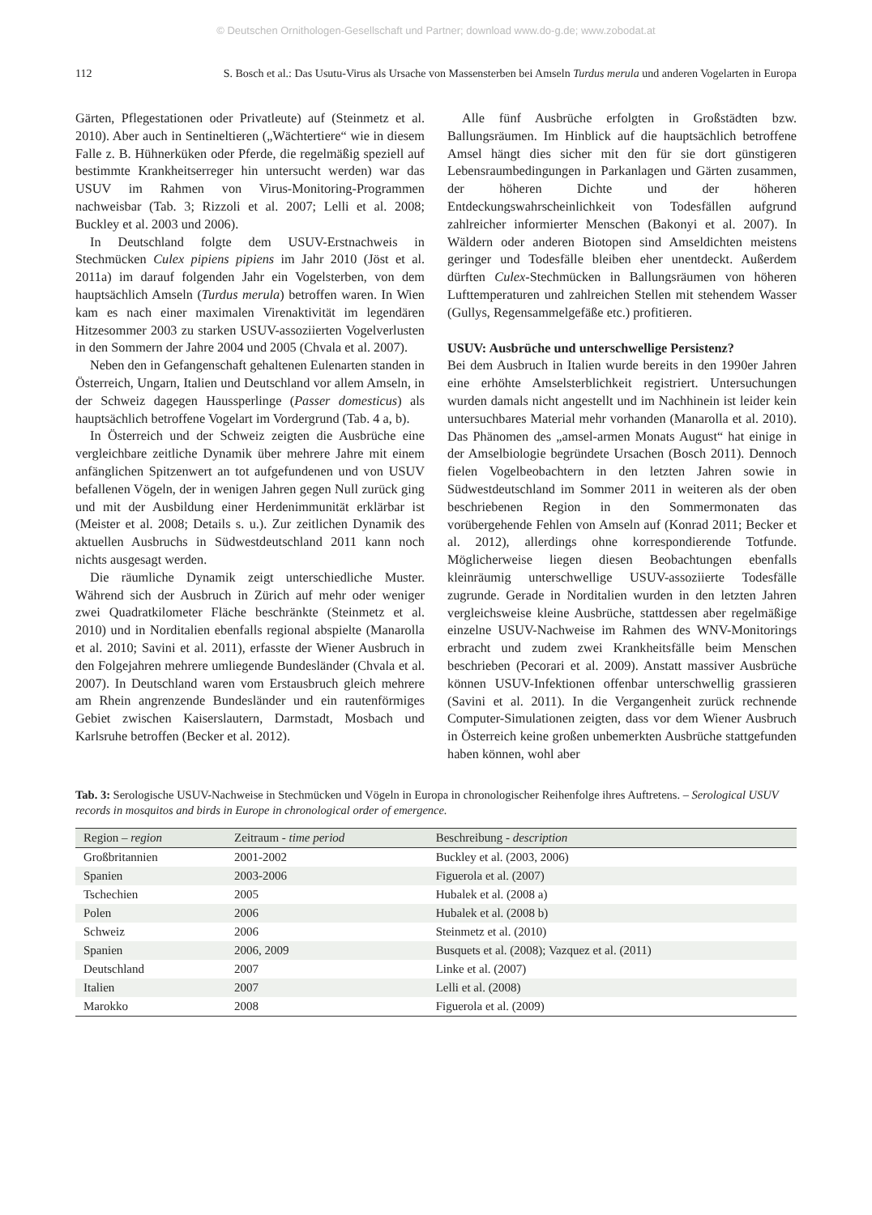© Deutschen Ornithologen-Gesellschaft und Partner; download www.do-g.de; www.zobodat.at
112 S. Bosch et al.: Das Usutu-Virus als Ursache von Massensterben bei Amseln Turdus merula und anderen Vogelarten in Europa
Gärten, Pflegestationen oder Privatleute) auf (Steinmetz et al. 2010). Aber auch in Sentineltieren („Wächtertiere“ wie in diesem Falle z. B. Hühnerküken oder Pferde, die regelmäßig speziell auf bestimmte Krankheitserreger hin untersucht werden) war das USUV im Rahmen von Virus-Monitoring-Programmen nachweisbar (Tab. 3; Rizzoli et al. 2007; Lelli et al. 2008; Buckley et al. 2003 und 2006).
In Deutschland folgte dem USUV-Erstnachweis in Stechmücken Culex pipiens pipiens im Jahr 2010 (Jöst et al. 2011a) im darauf folgenden Jahr ein Vogelsterben, von dem hauptsächlich Amseln (Turdus merula) betroffen waren. In Wien kam es nach einer maximalen Virenaktivität im legendären Hitzesommer 2003 zu starken USUV-assoziierten Vogelverlusten in den Sommern der Jahre 2004 und 2005 (Chvala et al. 2007).
Neben den in Gefangenschaft gehaltenen Eulenarten standen in Österreich, Ungarn, Italien und Deutschland vor allem Amseln, in der Schweiz dagegen Haussperlinge (Passer domesticus) als hauptsächlich betroffene Vogelart im Vordergrund (Tab. 4 a, b).
In Österreich und der Schweiz zeigten die Ausbrüche eine vergleichbare zeitliche Dynamik über mehrere Jahre mit einem anfänglichen Spitzenwert an tot aufgefundenen und von USUV befallenen Vögeln, der in wenigen Jahren gegen Null zurück ging und mit der Ausbildung einer Herdenimmunität erklärbar ist (Meister et al. 2008; Details s. u.). Zur zeitlichen Dynamik des aktuellen Ausbruchs in Südwestdeutschland 2011 kann noch nichts ausgesagt werden.
Die räumliche Dynamik zeigt unterschiedliche Muster. Während sich der Ausbruch in Zürich auf mehr oder weniger zwei Quadratkilometer Fläche beschränkte (Steinmetz et al. 2010) und in Norditalien ebenfalls regional abspielte (Manarolla et al. 2010; Savini et al. 2011), erfasste der Wiener Ausbruch in den Folgejahren mehrere umliegende Bundesländer (Chvala et al. 2007). In Deutschland waren vom Erstausbruch gleich mehrere am Rhein angrenzende Bundesländer und ein rautenförmiges Gebiet zwischen Kaiserslautern, Darmstadt, Mosbach und Karlsruhe betroffen (Becker et al. 2012).
Alle fünf Ausbrüche erfolgten in Großstädten bzw. Ballungsräumen. Im Hinblick auf die hauptsächlich betroffene Amsel hängt dies sicher mit den für sie dort günstigeren Lebensraumbedingungen in Parkanlagen und Gärten zusammen, der höheren Dichte und der höheren Entdeckungswahrscheinlichkeit von Todesfällen aufgrund zahlreicher informierter Menschen (Bakonyi et al. 2007). In Wäldern oder anderen Biotopen sind Amseldichten meistens geringer und Todesfälle bleiben eher unentdeckt. Außerdem dürften Culex-Stechmücken in Ballungsräumen von höheren Lufttemperaturen und zahlreichen Stellen mit stehendem Wasser (Gullys, Regensammelgefäße etc.) profitieren.
USUV: Ausbrüche und unterschwellige Persistenz?
Bei dem Ausbruch in Italien wurde bereits in den 1990er Jahren eine erhöhte Amselsterblichkeit registriert. Untersuchungen wurden damals nicht angestellt und im Nachhinein ist leider kein untersuchbares Material mehr vorhanden (Manarolla et al. 2010). Das Phänomen des „amsel-armen Monats August“ hat einige in der Amselbiologie begründete Ursachen (Bosch 2011). Dennoch fielen Vogelbeobachtern in den letzten Jahren sowie in Südwestdeutschland im Sommer 2011 in weiteren als der oben beschriebenen Region in den Sommermonaten das vorübergehende Fehlen von Amseln auf (Konrad 2011; Becker et al. 2012), allerdings ohne korrespondierende Totfunde. Möglicherweise liegen diesen Beobachtungen ebenfalls kleinräumig unterschwellige USUV-assoziierte Todesfälle zugrunde. Gerade in Norditalien wurden in den letzten Jahren vergleichsweise kleine Ausbrüche, stattdessen aber regelmäßige einzelne USUV-Nachweise im Rahmen des WNV-Monitorings erbracht und zudem zwei Krankheitsfälle beim Menschen beschrieben (Pecorari et al. 2009). Anstatt massiver Ausbrüche können USUV-Infektionen offenbar unterschwellig grassieren (Savini et al. 2011). In die Vergangenheit zurück rechnende Computer-Simulationen zeigten, dass vor dem Wiener Ausbruch in Österreich keine großen unbemerkten Ausbrüche stattgefunden haben können, wohl aber
Tab. 3: Serologische USUV-Nachweise in Stechmücken und Vögeln in Europa in chronologischer Reihenfolge ihres Auftretens. – Serological USUV records in mosquitos and birds in Europe in chronological order of emergence.
| Region – region | Zeitraum - time period | Beschreibung - description |
| --- | --- | --- |
| Großbritannien | 2001-2002 | Buckley et al. (2003, 2006) |
| Spanien | 2003-2006 | Figuerola et al. (2007) |
| Tschechien | 2005 | Hubalek et al. (2008 a) |
| Polen | 2006 | Hubalek et al. (2008 b) |
| Schweiz | 2006 | Steinmetz et al. (2010) |
| Spanien | 2006, 2009 | Busquets et al. (2008); Vazquez et al. (2011) |
| Deutschland | 2007 | Linke et al. (2007) |
| Italien | 2007 | Lelli et al. (2008) |
| Marokko | 2008 | Figuerola et al. (2009) |